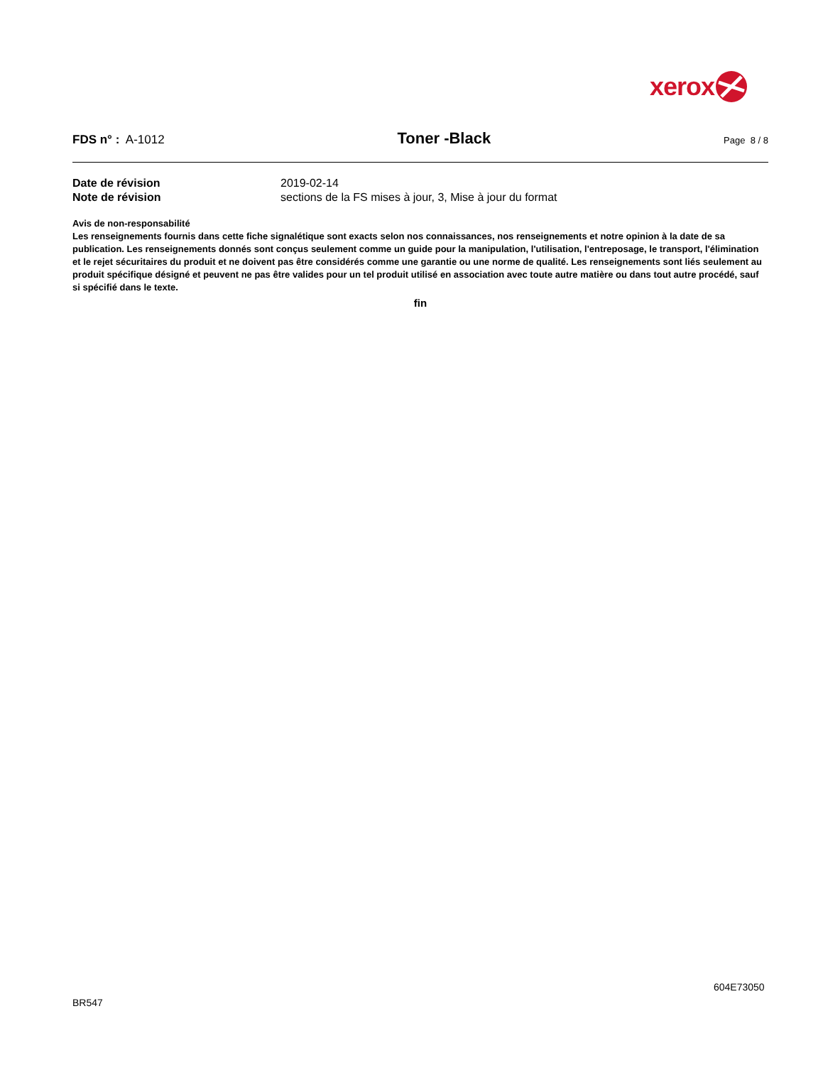xerox
FDS n° : A-1012
Toner -Black
Page 8 / 8
Date de révision 2019-02-14
Note de révision sections de la FS mises à jour, 3, Mise à jour du format
Avis de non-responsabilité
Les renseignements fournis dans cette fiche signalétique sont exacts selon nos connaissances, nos renseignements et notre opinion à la date de sa publication. Les renseignements donnés sont conçus seulement comme un guide pour la manipulation, l'utilisation, l'entreposage, le transport, l'élimination et le rejet sécuritaires du produit et ne doivent pas être considérés comme une garantie ou une norme de qualité. Les renseignements sont liés seulement au produit spécifique désigné et peuvent ne pas être valides pour un tel produit utilisé en association avec toute autre matière ou dans tout autre procédé, sauf si spécifié dans le texte.
fin
604E73050
BR547